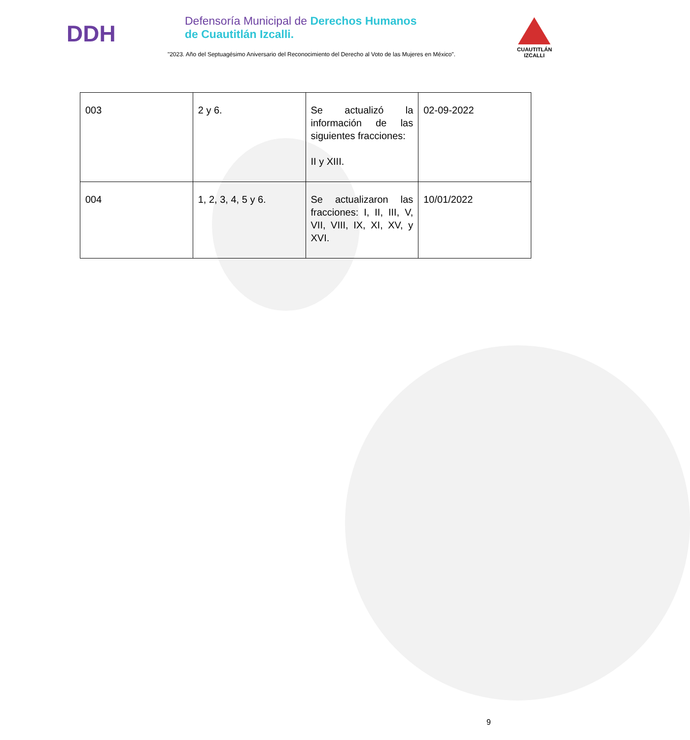DDH
Defensoría Municipal de Derechos Humanos
de Cuautitlán Izcalli.
"2023. Año del Septuagésimo Aniversario del Reconocimiento del Derecho al Voto de las Mujeres en México".
CUAUTITLÁN
IZCALLI
| 003 | 2 y 6. | Se actualizó la información de las siguientes fracciones: II y XIII. | 02-09-2022 |
| 004 | 1, 2, 3, 4, 5 y 6. | Se actualizaron las fracciones: I, II, III, V, VII, VIII, IX, XI, XV, y XVI. | 10/01/2022 |
9